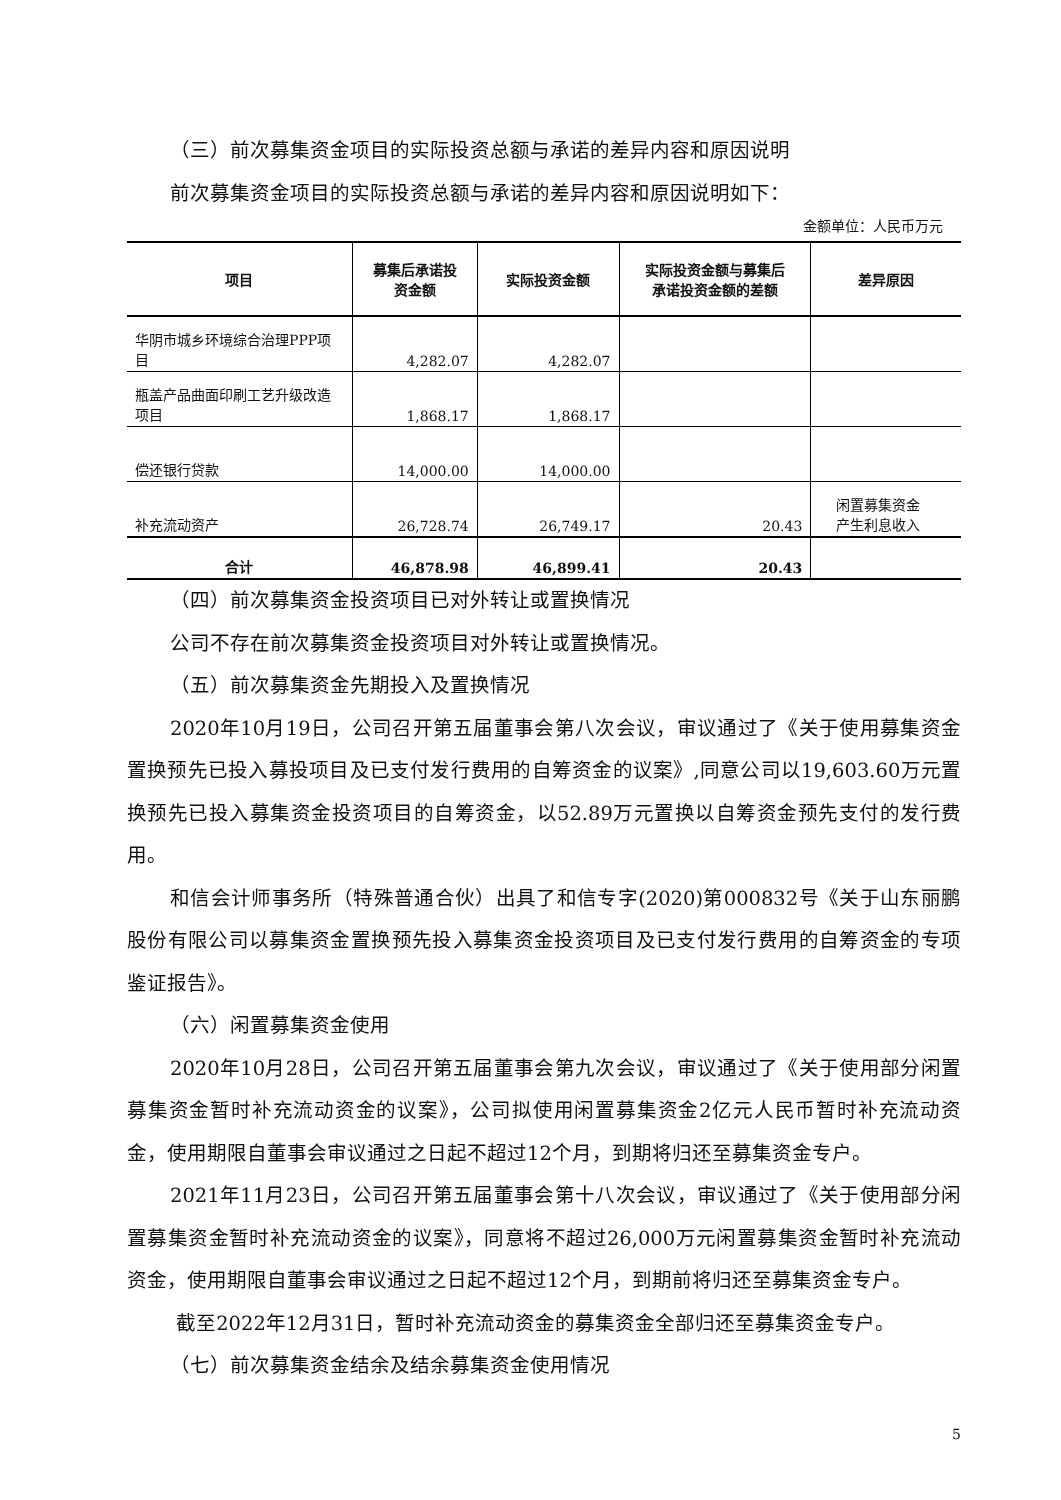（三）前次募集资金项目的实际投资总额与承诺的差异内容和原因说明
前次募集资金项目的实际投资总额与承诺的差异内容和原因说明如下：
金额单位：人民币万元
| 项目 | 募集后承诺投 资金额 | 实际投资金额 | 实际投资金额与募集后 承诺投资金额的差额 | 差异原因 |
| --- | --- | --- | --- | --- |
| 华阴市城乡环境综合治理PPP项目 | 4,282.07 | 4,282.07 | | |
| 瓶盖产品曲面印刷工艺升级改造项目 | 1,868.17 | 1,868.17 | | |
| 偿还银行贷款 | 14,000.00 | 14,000.00 | | |
| 补充流动资产 | 26,728.74 | 26,749.17 | 20.43 | 闲置募集资金 产生利息收入 |
| 合计 | 46,878.98 | 46,899.41 | 20.43 | |
（四）前次募集资金投资项目已对外转让或置换情况
公司不存在前次募集资金投资项目对外转让或置换情况。
（五）前次募集资金先期投入及置换情况
2020年10月19日，公司召开第五届董事会第八次会议，审议通过了《关于使用募集资金置换预先已投入募投项目及已支付发行费用的自筹资金的议案》,同意公司以19,603.60万元置换预先已投入募集资金投资项目的自筹资金，以52.89万元置换以自筹资金预先支付的发行费用。
和信会计师事务所（特殊普通合伙）出具了和信专字(2020)第000832号《关于山东丽鹏股份有限公司以募集资金置换预先投入募集资金投资项目及已支付发行费用的自筹资金的专项鉴证报告》。
（六）闲置募集资金使用
2020年10月28日，公司召开第五届董事会第九次会议，审议通过了《关于使用部分闲置募集资金暂时补充流动资金的议案》，公司拟使用闲置募集资金2亿元人民币暂时补充流动资金，使用期限自董事会审议通过之日起不超过12个月，到期将归还至募集资金专户。
2021年11月23日，公司召开第五届董事会第十八次会议，审议通过了《关于使用部分闲置募集资金暂时补充流动资金的议案》，同意将不超过26,000万元闲置募集资金暂时补充流动资金，使用期限自董事会审议通过之日起不超过12个月，到期前将归还至募集资金专户。
截至2022年12月31日，暂时补充流动资金的募集资金全部归还至募集资金专户。
（七）前次募集资金结余及结余募集资金使用情况
5